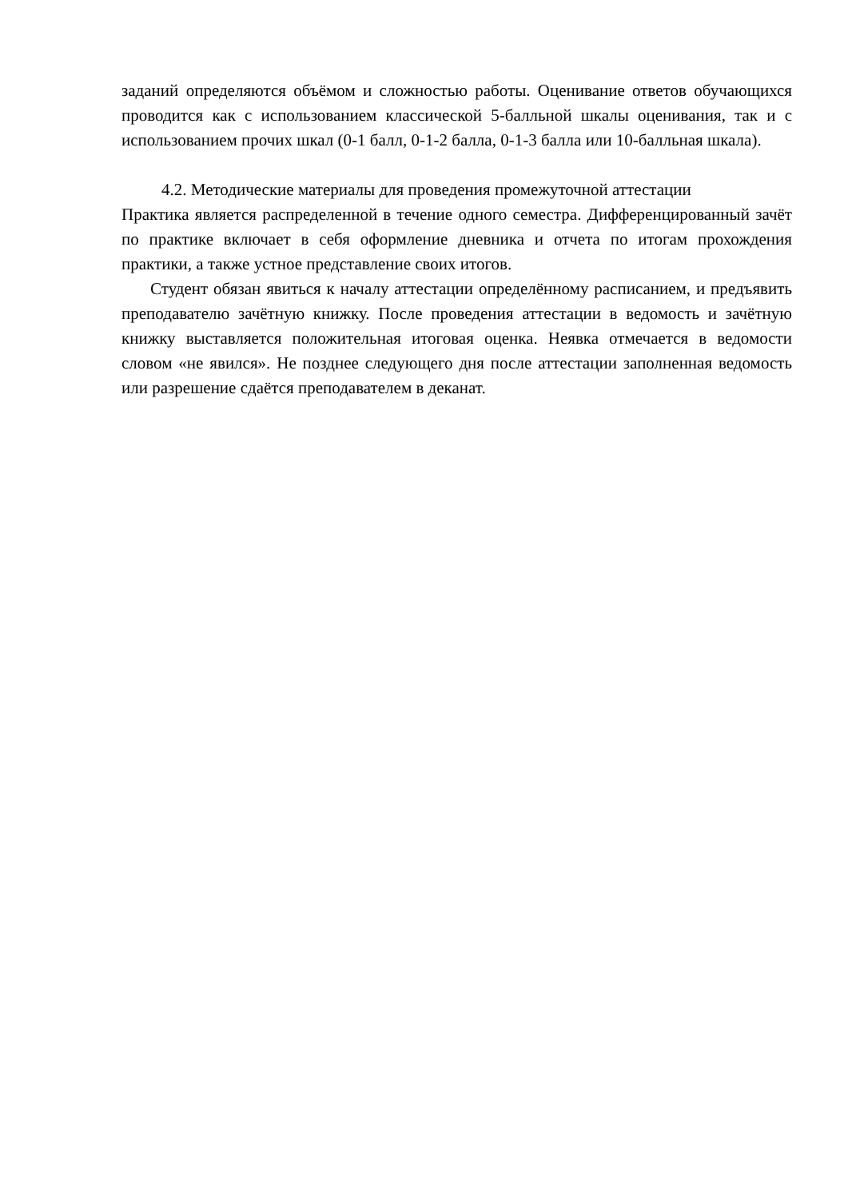заданий определяются объёмом и сложностью работы. Оценивание ответов обучающихся проводится как с использованием классической 5-балльной шкалы оценивания, так и с использованием прочих шкал (0-1 балл, 0-1-2 балла, 0-1-3 балла или 10-балльная шкала).
4.2. Методические материалы для проведения промежуточной аттестации
Практика является распределенной в течение одного семестра. Дифференцированный зачёт по практике включает в себя оформление дневника и отчета по итогам прохождения практики, а также устное представление своих итогов.
Студент обязан явиться к началу аттестации определённому расписанием, и предъявить преподавателю зачётную книжку. После проведения аттестации в ведомость и зачётную книжку выставляется положительная итоговая оценка. Неявка отмечается в ведомости словом «не явился». Не позднее следующего дня после аттестации заполненная ведомость или разрешение сдаётся преподавателем в деканат.